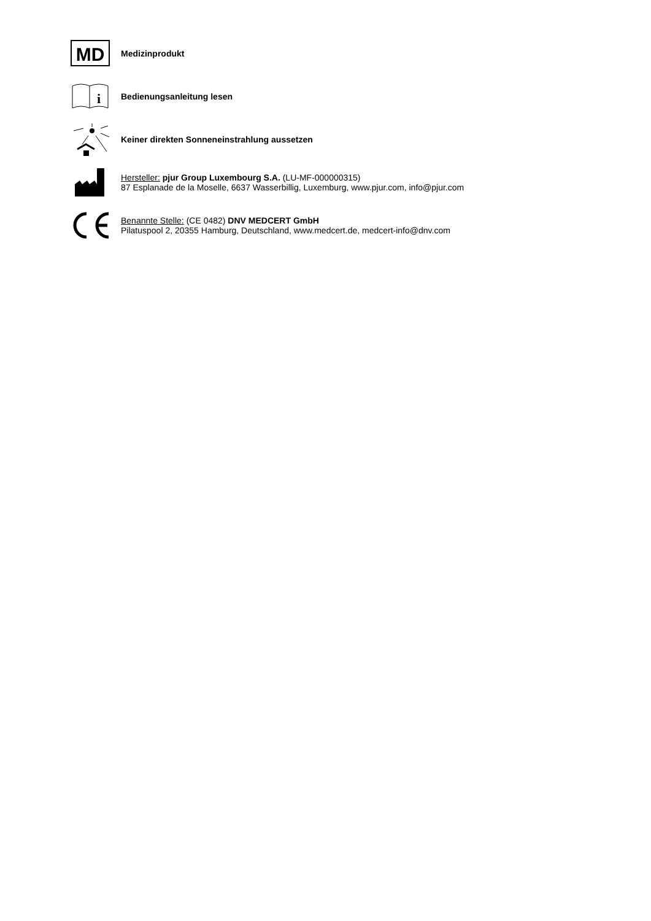MD
Medizinprodukt
i
Bedienungsanleitung lesen
Keiner direkten Sonneneinstrahlung aussetzen
Hersteller: pjur Group Luxembourg S.A. (LU-MF-000000315)
87 Esplanade de la Moselle, 6637 Wasserbillig, Luxemburg, www.pjur.com, info@pjur.com
Benannte Stelle: (CE 0482) DNV MEDCERT GmbH
Pilatuspool 2, 20355 Hamburg, Deutschland, www.medcert.de, medcert-info@dnv.com